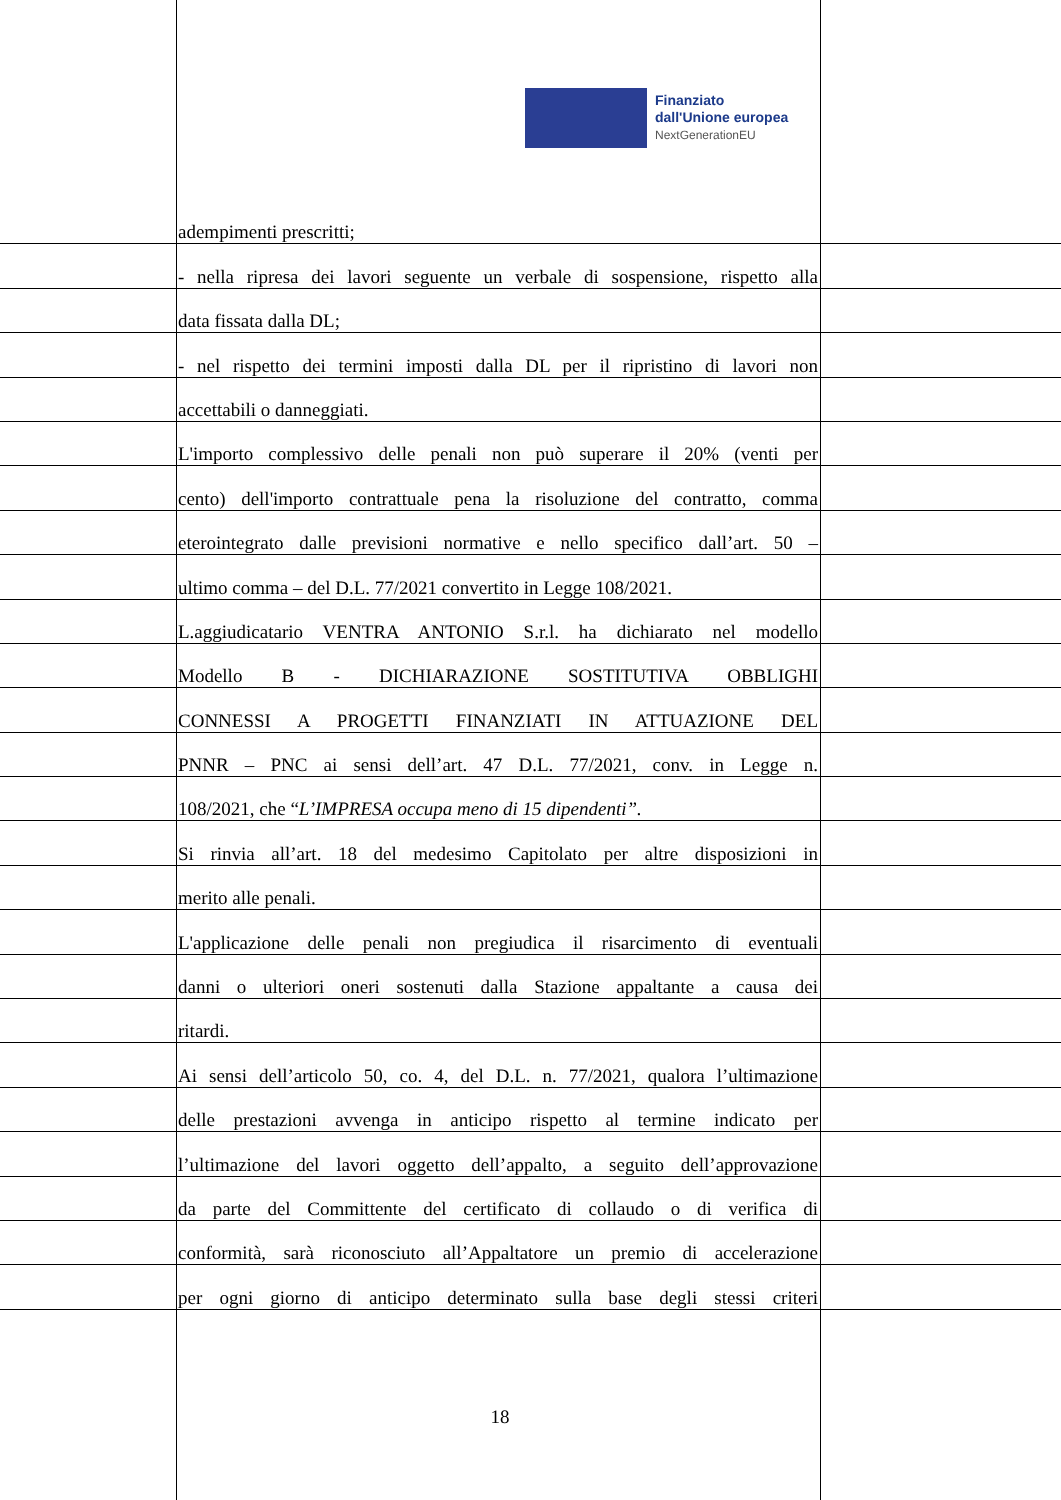Finanziato
dall'Unione europea
NextGenerationEU
adempimenti prescritti;
- nella ripresa dei lavori seguente un verbale di sospensione, rispetto alla
data fissata dalla DL;
- nel rispetto dei termini imposti dalla DL per il ripristino di lavori non
accettabili o danneggiati.
L'importo complessivo delle penali non può superare il 20% (venti per
cento) dell'importo contrattuale pena la risoluzione del contratto, comma
eterointegrato dalle previsioni normative e nello specifico dall’art. 50 –
ultimo comma – del D.L. 77/2021 convertito in Legge 108/2021.
L.aggiudicatario VENTRA ANTONIO S.r.l. ha dichiarato nel modello
Modello B - DICHIARAZIONE SOSTITUTIVA OBBLIGHI
CONNESSI A PROGETTI FINANZIATI IN ATTUAZIONE DEL
PNNR – PNC ai sensi dell’art. 47 D.L. 77/2021, conv. in Legge n.
108/2021, che “L’IMPRESA occupa meno di 15 dipendenti”.
Si rinvia all’art. 18 del medesimo Capitolato per altre disposizioni in
merito alle penali.
L'applicazione delle penali non pregiudica il risarcimento di eventuali
danni o ulteriori oneri sostenuti dalla Stazione appaltante a causa dei
ritardi.
Ai sensi dell’articolo 50, co. 4, del D.L. n. 77/2021, qualora l’ultimazione
delle prestazioni avvenga in anticipo rispetto al termine indicato per
l’ultimazione del lavori oggetto dell’appalto, a seguito dell’approvazione
da parte del Committente del certificato di collaudo o di verifica di
conformità, sarà riconosciuto all’Appaltatore un premio di accelerazione
per ogni giorno di anticipo determinato sulla base degli stessi criteri
18